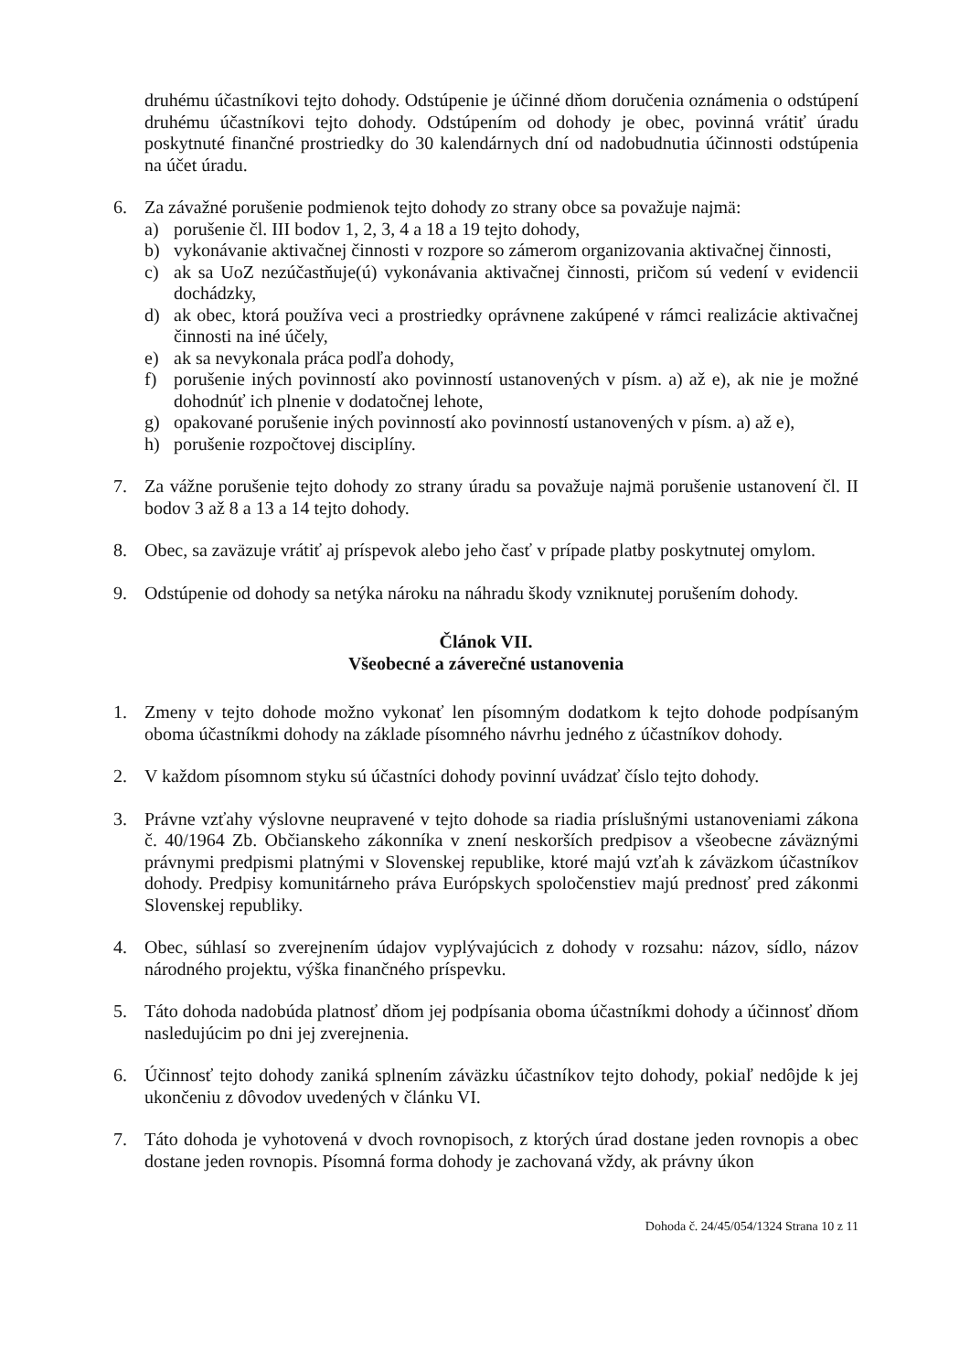druhému účastníkovi tejto dohody. Odstúpenie je účinné dňom doručenia oznámenia o odstúpení druhému účastníkovi tejto dohody. Odstúpením od dohody je obec, povinná vrátiť úradu poskytnuté finančné prostriedky do 30 kalendárnych dní od nadobudnutia účinnosti odstúpenia na účet úradu.
6. Za závažné porušenie podmienok tejto dohody zo strany obce sa považuje najmä:
a) porušenie čl. III bodov 1, 2, 3, 4 a 18 a 19 tejto dohody,
b) vykonávanie aktivačnej činnosti v rozpore so zámerom organizovania aktivačnej činnosti,
c) ak sa UoZ nezúčastňuje(ú) vykonávania aktivačnej činnosti, pričom sú vedení v evidencii dochádzky,
d) ak obec, ktorá používa veci a prostriedky oprávnene zakúpené v rámci realizácie aktivačnej činnosti na iné účely,
e) ak sa nevykonala práca podľa dohody,
f) porušenie iných povinností ako povinností ustanovených v písm. a) až e), ak nie je možné dohodnúť ich plnenie v dodatočnej lehote,
g) opakované porušenie iných povinností ako povinností ustanovených v písm. a) až e),
h) porušenie rozpočtovej disciplíny.
7. Za vážne porušenie tejto dohody zo strany úradu sa považuje najmä porušenie ustanovení čl. II bodov 3 až 8 a 13 a 14 tejto dohody.
8. Obec, sa zaväzuje vrátiť aj príspevok alebo jeho časť v prípade platby poskytnutej omylom.
9. Odstúpenie od dohody sa netýka nároku na náhradu škody vzniknutej porušením dohody.
Článok VII.
Všeobecné a záverečné ustanovenia
1. Zmeny v tejto dohode možno vykonať len písomným dodatkom k tejto dohode podpísaným oboma účastníkmi dohody na základe písomného návrhu jedného z účastníkov dohody.
2. V každom písomnom styku sú účastníci dohody povinní uvádzať číslo tejto dohody.
3. Právne vzťahy výslovne neupravené v tejto dohode sa riadia príslušnými ustanoveniami zákona č. 40/1964 Zb. Občianskeho zákonníka v znení neskorších predpisov a všeobecne záväznými právnymi predpismi platnými v Slovenskej republike, ktoré majú vzťah k záväzkom účastníkov dohody. Predpisy komunitárneho práva Európskych spoločenstiev majú prednosť pred zákonmi Slovenskej republiky.
4. Obec, súhlasí so zverejnením údajov vyplývajúcich z dohody v rozsahu: názov, sídlo, názov národného projektu, výška finančného príspevku.
5. Táto dohoda nadobúda platnosť dňom jej podpísania oboma účastníkmi dohody a účinnosť dňom nasledujúcim po dni jej zverejnenia.
6. Účinnosť tejto dohody zaniká splnením záväzku účastníkov tejto dohody, pokiaľ nedôjde k jej ukončeniu z dôvodov uvedených v článku VI.
7. Táto dohoda je vyhotovená v dvoch rovnopisoch, z ktorých úrad dostane jeden rovnopis a obec dostane jeden rovnopis. Písomná forma dohody je zachovaná vždy, ak právny úkon
Dohoda č. 24/45/054/1324 Strana 10 z 11